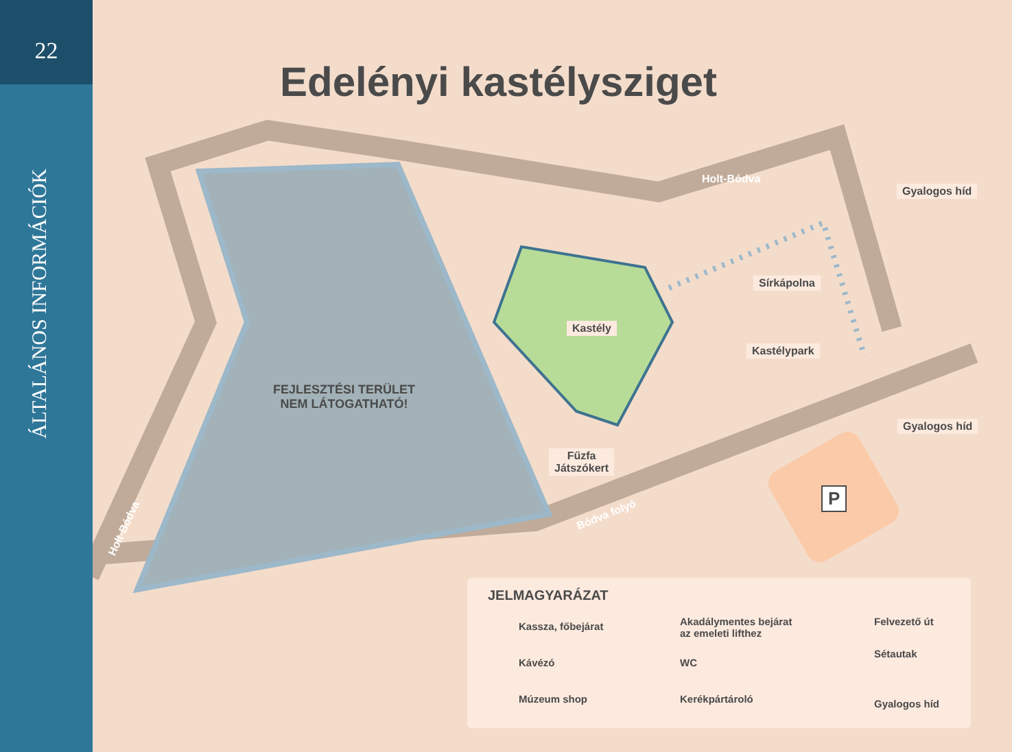22
ÁLTALÁNOS INFORMÁCIÓK
Edelényi kastélysziget
Holt-Bódva
Gyalogos híd
Sírkápolna
Kastély
Kastélypark
Gyalogos híd
FEJLESZTÉSI TERÜLET
NEM LÁTOGATHATÓ!
Fűzfa
Játszókert
Bódva folyó
Holt-Bódva
P
JELMAGYARÁZAT
Kassza, főbejárat
Kávézó
Múzeum shop
Akadálymentes bejárat
az emeleti lifthez
WC
Kerékpártároló
Felvezető út
Sétautak
Gyalogos híd